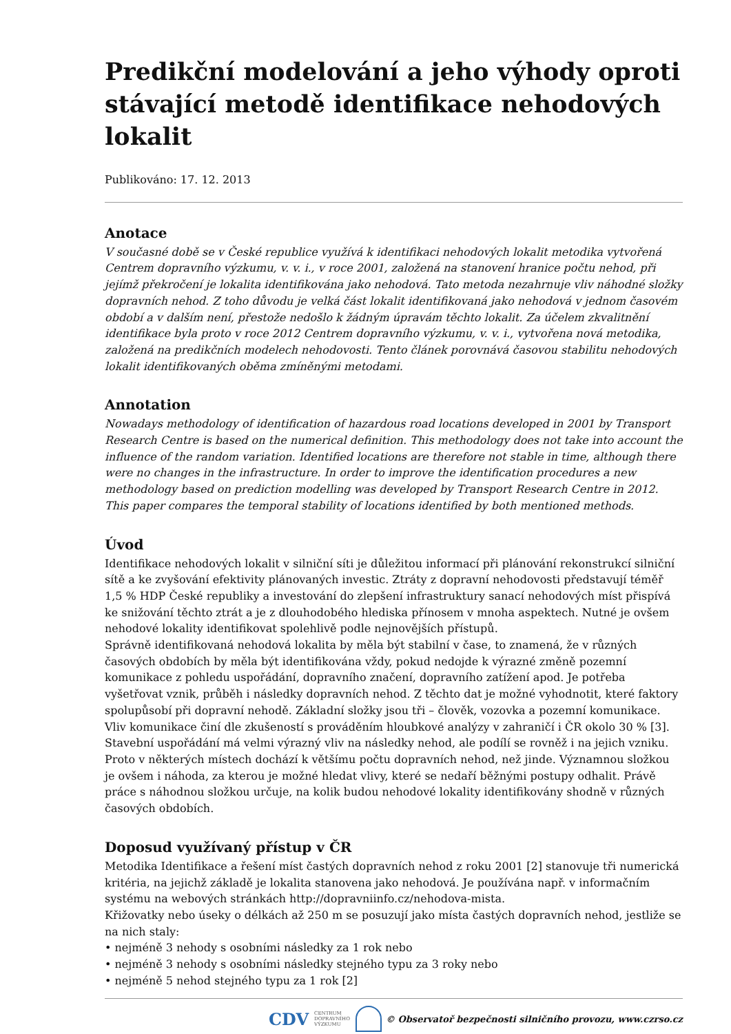Predikční modelování a jeho výhody oproti stávající metodě identifikace nehodových lokalit
Publikováno: 17. 12. 2013
Anotace
V současné době se v České republice využívá k identifikaci nehodových lokalit metodika vytvořená Centrem dopravního výzkumu, v. v. i., v roce 2001, založená na stanovení hranice počtu nehod, při jejímž překročení je lokalita identifikována jako nehodová. Tato metoda nezahrnuje vliv náhodné složky dopravních nehod. Z toho důvodu je velká část lokalit identifikovaná jako nehodová v jednom časovém období a v dalším není, přestože nedošlo k žádným úpravám těchto lokalit. Za účelem zkvalitnění identifikace byla proto v roce 2012 Centrem dopravního výzkumu, v. v. i., vytvořena nová metodika, založená na predikčních modelech nehodovosti. Tento článek porovnává časovou stabilitu nehodových lokalit identifikovaných oběma zmíněnými metodami.
Annotation
Nowadays methodology of identification of hazardous road locations developed in 2001 by Transport Research Centre is based on the numerical definition. This methodology does not take into account the influence of the random variation. Identified locations are therefore not stable in time, although there were no changes in the infrastructure. In order to improve the identification procedures a new methodology based on prediction modelling was developed by Transport Research Centre in 2012. This paper compares the temporal stability of locations identified by both mentioned methods.
Úvod
Identifikace nehodových lokalit v silniční síti je důležitou informací při plánování rekonstrukcí silniční sítě a ke zvyšování efektivity plánovaných investic. Ztráty z dopravní nehodovosti představují téměř 1,5 % HDP České republiky a investování do zlepšení infrastruktury sanací nehodových míst přispívá ke snižování těchto ztrát a je z dlouhodobého hlediska přínosem v mnoha aspektech. Nutné je ovšem nehodové lokality identifikovat spolehlivě podle nejnovějších přístupů.
Správně identifikovaná nehodová lokalita by měla být stabilní v čase, to znamená, že v různých časových obdobích by měla být identifikována vždy, pokud nedojde k výrazné změně pozemní komunikace z pohledu uspořádání, dopravního značení, dopravního zatížení apod. Je potřeba vyšetřovat vznik, průběh i následky dopravních nehod. Z těchto dat je možné vyhodnotit, které faktory spolupůsobí při dopravní nehodě. Základní složky jsou tři – člověk, vozovka a pozemní komunikace. Vliv komunikace činí dle zkušeností s prováděním hloubkové analýzy v zahraničí i ČR okolo 30 % [3]. Stavební uspořádání má velmi výrazný vliv na následky nehod, ale podílí se rovněž i na jejich vzniku. Proto v některých místech dochází k většímu počtu dopravních nehod, než jinde. Významnou složkou je ovšem i náhoda, za kterou je možné hledat vlivy, které se nedaří běžnými postupy odhalit. Právě práce s náhodnou složkou určuje, na kolik budou nehodové lokality identifikovány shodně v různých časových obdobích.
Doposud využívaný přístup v ČR
Metodika Identifikace a řešení míst častých dopravních nehod z roku 2001 [2] stanovuje tři numerická kritéria, na jejichž základě je lokalita stanovena jako nehodová. Je používána např. v informačním systému na webových stránkách http://dopravniinfo.cz/nehodova-mista.
Křižovatky nebo úseky o délkách až 250 m se posuzují jako místa častých dopravních nehod, jestliže se na nich staly:
• nejméně 3 nehody s osobními následky za 1 rok nebo
• nejméně 3 nehody s osobními následky stejného typu za 3 roky nebo
• nejméně 5 nehod stejného typu za 1 rok [2]
CDV CENTRUM
DOPRAVNÍHO
VÝZKUMU © Observatoř bezpečnosti silničního provozu, www.czrso.cz